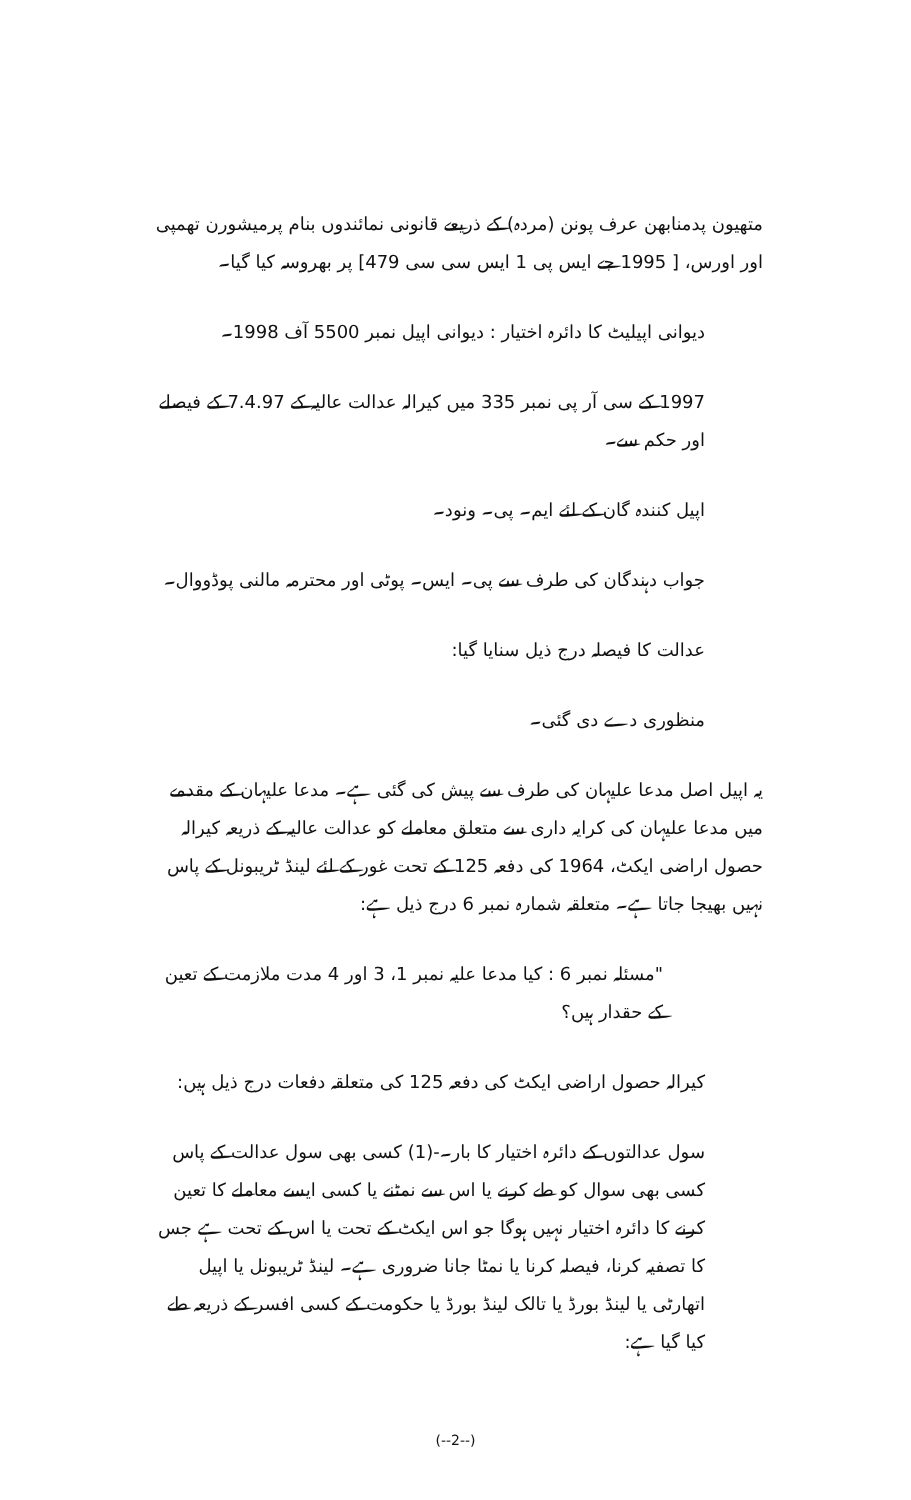متھیون پدمنابھن عرف پونن (مردہ) کے ذریعے قانونی نمائندوں بنام پرمیشورن تھمپی اور اورس، [ 1995 جے ایس پی 1 ایس سی سی 479] پر بھروسہ کیا گیا۔
دیوانی اپیلیٹ کا دائرہ اختیار : دیوانی اپیل نمبر 5500 آف 1998۔
1997 کے سی آر پی نمبر 335 میں کیرالہ عدالت عالیہ کے 7.4.97 کے فیصلے اور حکم سے۔
اپیل کنندہ گان کے لئے ایم۔ پی۔ ونود۔
جواب دہندگان کی طرف سے پی۔ ایس۔ پوٹی اور محترمہ مالنی پوڈووال۔
عدالت کا فیصلہ درج ذیل سنایا گیا:
منظوری دے دی گئی۔
یہ اپیل اصل مدعا علیہان کی طرف سے پیش کی گئی ہے۔ مدعا علیہان کے مقدمے میں مدعا علیہان کی کرایہ داری سے متعلق معاملے کو عدالت عالیہ کے ذریعہ کیرالہ حصول اراضی ایکٹ، 1964 کی دفعہ 125 کے تحت غور کے لئے لینڈ ٹریبونل کے پاس نہیں بھیجا جاتا ہے۔ متعلقہ شمارہ نمبر 6 درج ذیل ہے:
"مسئلہ نمبر 6 : کیا مدعا علیہ نمبر 1، 3 اور 4 مدت ملازمت کے تعین کے حقدار ہیں؟
کیرالہ حصول اراضی ایکٹ کی دفعہ 125 کی متعلقہ دفعات درج ذیل ہیں:
سول عدالتوں کے دائرہ اختیار کا بار۔-(1) کسی بھی سول عدالت کے پاس کسی بھی سوال کو طے کرنے یا اس سے نمٹنے یا کسی ایسے معاملے کا تعین کرنے کا دائرہ اختیار نہیں ہوگا جو اس ایکٹ کے تحت یا اس کے تحت ہے جس کا تصفیہ کرنا، فیصلہ کرنا یا نمٹا جانا ضروری ہے۔ لینڈ ٹریبونل یا اپیل اتھارٹی یا لینڈ بورڈ یا تالک لینڈ بورڈ یا حکومت کے کسی افسر کے ذریعہ طے کیا گیا ہے:
(--2--)